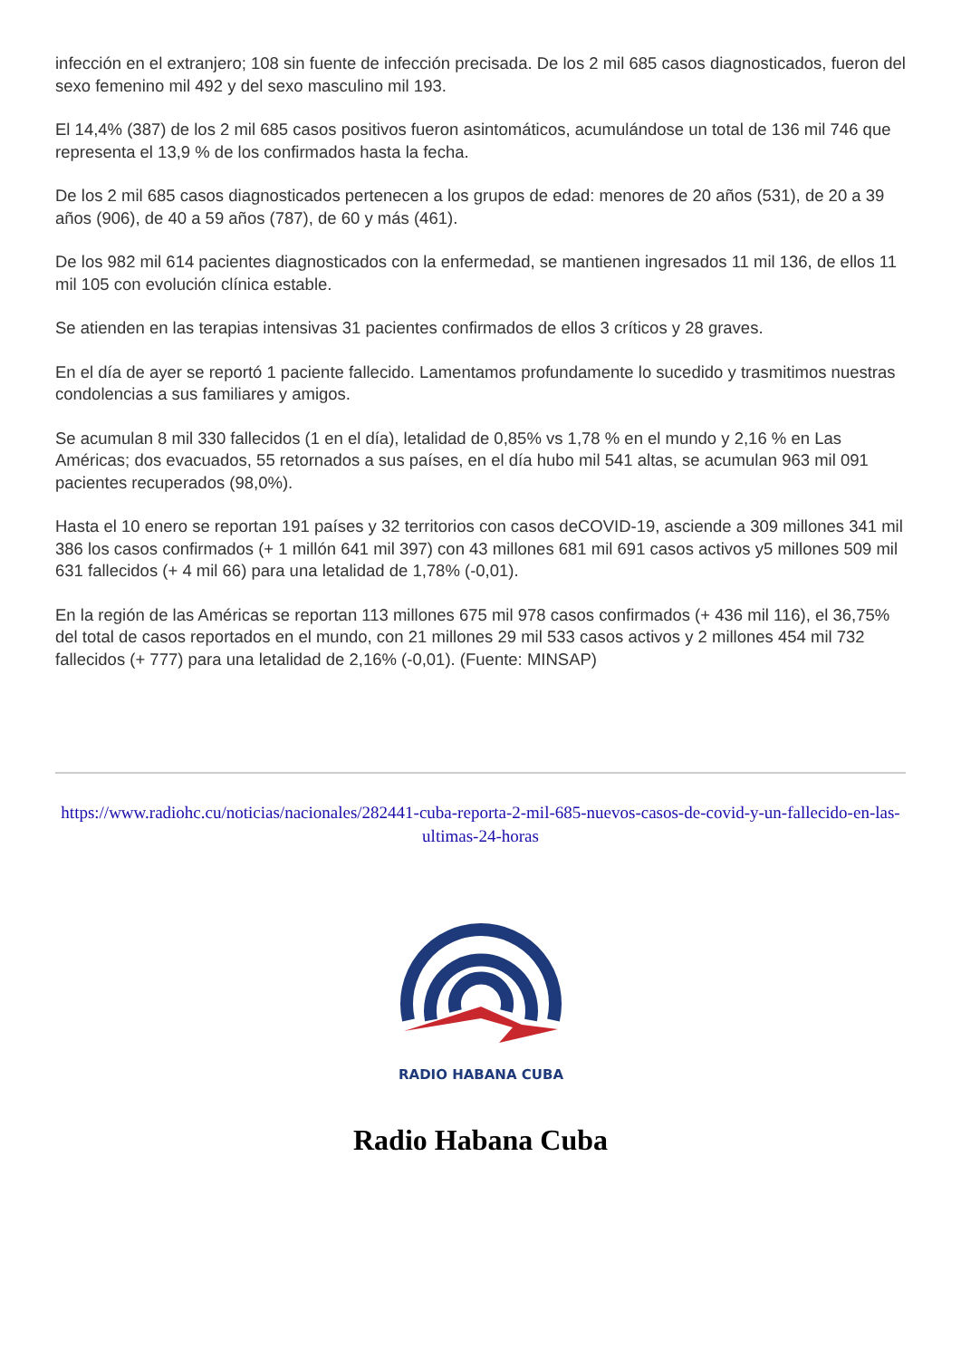infección en el extranjero; 108 sin fuente de infección precisada. De los 2 mil 685 casos diagnosticados, fueron del sexo femenino mil 492 y del sexo masculino mil 193.
El 14,4% (387) de los 2 mil 685 casos positivos fueron asintomáticos, acumulándose un total de 136 mil 746 que representa el 13,9 % de los confirmados hasta la fecha.
De los 2 mil 685 casos diagnosticados pertenecen a los grupos de edad: menores de 20 años (531), de 20 a 39 años (906), de 40 a 59 años (787), de 60 y más (461).
De los 982 mil 614 pacientes diagnosticados con la enfermedad, se mantienen ingresados 11 mil 136, de ellos 11 mil 105 con evolución clínica estable.
Se atienden en las terapias intensivas 31 pacientes confirmados de ellos 3 críticos y 28 graves.
En el día de ayer se reportó 1 paciente fallecido. Lamentamos profundamente lo sucedido y trasmitimos nuestras condolencias a sus familiares y amigos.
Se acumulan 8 mil 330 fallecidos (1 en el día), letalidad de 0,85% vs 1,78 % en el mundo y 2,16 % en Las Américas; dos evacuados, 55 retornados a sus países, en el día hubo mil 541 altas, se acumulan 963 mil 091 pacientes recuperados (98,0%).
Hasta el 10 enero se reportan 191 países y 32 territorios con casos deCOVID-19, asciende a 309 millones 341 mil 386 los casos confirmados (+ 1 millón 641 mil 397) con 43 millones 681 mil 691 casos activos y5 millones 509 mil 631 fallecidos (+ 4 mil 66) para una letalidad de 1,78% (-0,01).
En la región de las Américas se reportan 113 millones 675 mil 978 casos confirmados (+ 436 mil 116), el 36,75% del total de casos reportados en el mundo, con 21 millones 29 mil 533 casos activos y 2 millones 454 mil 732 fallecidos (+ 777) para una letalidad de 2,16% (-0,01). (Fuente: MINSAP)
https://www.radiohc.cu/noticias/nacionales/282441-cuba-reporta-2-mil-685-nuevos-casos-de-covid-y-un-fallecido-en-las-ultimas-24-horas
RADIO HABANA CUBA
Radio Habana Cuba